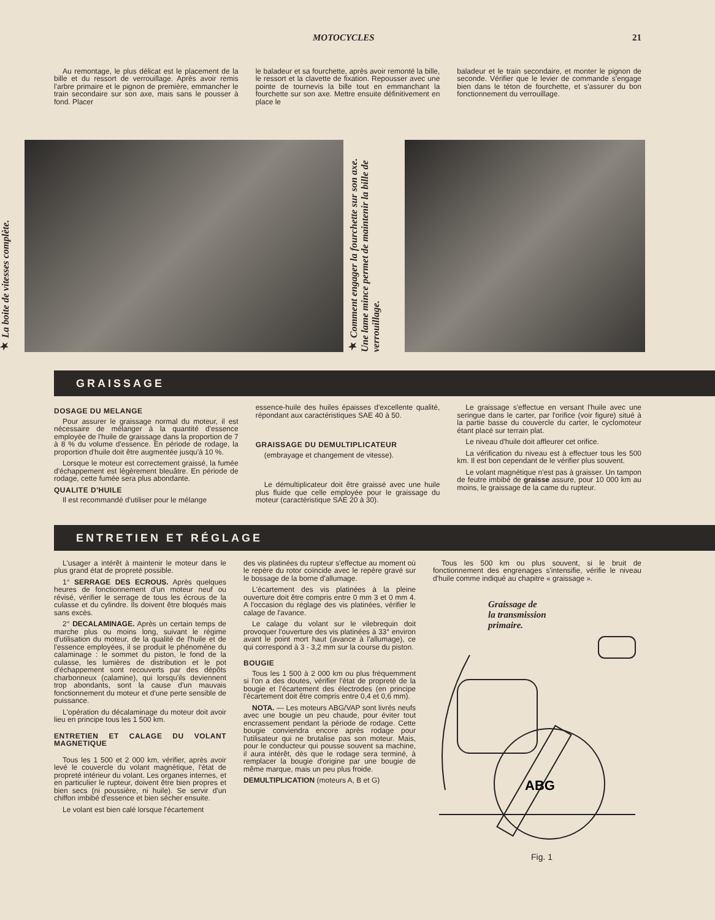MOTOCYCLES 21
Au remontage, le plus délicat est le placement de la bille et du ressort de verrouillage. Après avoir remis l'arbre primaire et le pignon de première, emmancher le train secondaire sur son axe, mais sans le pousser à fond. Placer
le baladeur et sa fourchette, après avoir remonté la bille, le ressort et la clavette de fixation. Repousser avec une pointe de tournevis la bille tout en emmanchant la fourchette sur son axe. Mettre ensuite définitivement en place le
baladeur et le train secondaire, et monter le pignon de seconde. Vérifier que le levier de commande s'engage bien dans le téton de fourchette, et s'assurer du bon fonctionnement du verrouillage.
★ La boite de vitesses complète.
★ Comment engager la fourchette sur son axe. Une lame mince permet de maintenir la bille de verrouillage.
GRAISSAGE
DOSAGE DU MELANGE
Pour assurer le graissage normal du moteur, il est nécessaire de mélanger à la quantité d'essence employée de l'huile de graissage dans la proportion de 7 à 8 % du volume d'essence. En période de rodage, la proportion d'huile doit être augmentée jusqu'à 10 %.
Lorsque le moteur est correctement graissé, la fumée d'échappement est légèrement bleuâtre. En période de rodage, cette fumée sera plus abondante.
QUALITE D'HUILE
Il est recommandé d'utiliser pour le mélange
essence-huile des huiles épaisses d'excellente qualité, répondant aux caractéristiques SAE 40 à 50.
GRAISSAGE DU DEMULTIPLICATEUR
(embrayage et changement de vitesse).
Le démultiplicateur doit être graissé avec une huile plus fluide que celle employée pour le graissage du moteur (caractéristique SAE 20 à 30).
Le graissage s'effectue en versant l'huile avec une seringue dans le carter, par l'orifice (voir figure) situé à la partie basse du couvercle du carter, le cyclomoteur étant placé sur terrain plat.
Le niveau d'huile doit affleurer cet orifice.
La vérification du niveau est à effectuer tous les 500 km. Il est bon cependant de le vérifier plus souvent.
Le volant magnétique n'est pas à graisser. Un tampon de feutre imbibé de graisse assure, pour 10 000 km au moins, le graissage de la came du rupteur.
ENTRETIEN ET RÉGLAGE
L'usager a intérêt à maintenir le moteur dans le plus grand état de propreté possible.
1° SERRAGE DES ECROUS. Après quelques heures de fonctionnement d'un moteur neuf ou révisé, vérifier le serrage de tous les écrous de la culasse et du cylindre. Ils doivent être bloqués mais sans excès.
2° DECALAMINAGE. Après un certain temps de marche plus ou moins long, suivant le régime d'utilisation du moteur, de la qualité de l'huile et de l'essence employées, il se produit le phénomène du calaminage : le sommet du piston, le fond de la culasse, les lumières de distribution et le pot d'échappement sont recouverts par des dépôts charbonneux (calamine), qui lorsqu'ils deviennent trop abondants, sont la cause d'un mauvais fonctionnement du moteur et d'une perte sensible de puissance.
L'opération du décalaminage du moteur doit avoir lieu en principe tous les 1 500 km.
ENTRETIEN ET CALAGE DU VOLANT MAGNETIQUE
Tous les 1 500 et 2 000 km, vérifier, après avoir levé le couvercle du volant magnétique, l'état de propreté intérieur du volant. Les organes internes, et en particulier le rupteur, doivent être bien propres et bien secs (ni poussière, ni huile). Se servir d'un chiffon imbibé d'essence et bien sécher ensuite.
Le volant est bien calé lorsque l'écartement
des vis platinées du rupteur s'effectue au moment où le repère du rotor coïncide avec le repère gravé sur le bossage de la borne d'allumage.
L'écartement des vis platinées à la pleine ouverture doit être compris entre 0 mm 3 et 0 mm 4. A l'occasion du réglage des vis platinées, vérifier le calage de l'avance.
Le calage du volant sur le vilebrequin doit provoquer l'ouverture des vis platinées à 33° environ avant le point mort haut (avance à l'allumage), ce qui correspond à 3 - 3,2 mm sur la course du piston.
BOUGIE
Tous les 1 500 à 2 000 km ou plus fréquemment si l'on a des doutes, vérifier l'état de propreté de la bougie et l'écartement des électrodes (en principe l'écartement doit être compris entre 0,4 et 0,6 mm).
NOTA. — Les moteurs ABG/VAP sont livrés neufs avec une bougie un peu chaude, pour éviter tout encrassement pendant la période de rodage. Cette bougie conviendra encore après rodage pour l'utilisateur qui ne brutalise pas son moteur. Mais, pour le conducteur qui pousse souvent sa machine, il aura intérêt, dès que le rodage sera terminé, à remplacer la bougie d'origine par une bougie de même marque, mais un peu plus froide.
DEMULTIPLICATION (moteurs A, B et G)
Tous les 500 km ou plus souvent, si le bruit de fonctionnement des engrenages s'intensifie, vérifie le niveau d'huile comme indiqué au chapitre « graissage ».
Graissage de
la transmission
primaire.
ABG
Fig. 1